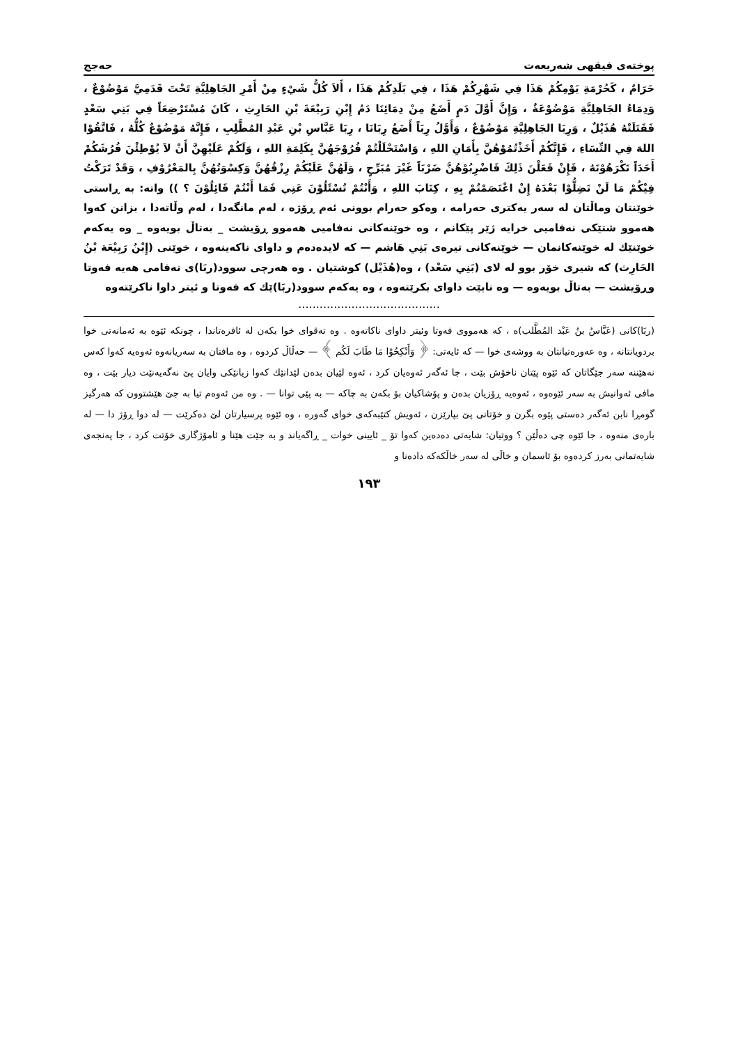پوختەی فیقهی شەریعەت حەجج
حَرَامٌ ، كَحُرْمَةِ يَوْمِكُمْ هَذَا فِي شَهْرِكُمْ هَذَا ، فِي بَلَدِكُمْ هَذَا ، أَلاَ كُلُّ شَيْءٍ مِنْ أَمْرِ الجَاهِلِيَّةِ تَحْتَ قَدَمِيَّ مَوْضُوْعٌ ، وَدِمَاءُ الجَاهِلِيَّةِ مَوْضُوْعَةٌ ، وَإِنَّ أَوَّلَ دَمٍ أَضَعُ مِنْ دِمَائِنَا دَمُ إِبْنِ رَبِيْعَةَ بْنِ الحَارِثِ ، كَانَ مُسْتَرْضِعَاً فِي بَنِي سَعْدٍ فَقَتَلَتْهُ هُذَيْلٌ ، وَرِبَا الجَاهِلِيَّةِ مَوْضُوْعٌ ، وَأَوَّلُ رِبَاً أَضَعُ رِبَانَا ، رِبَا عَبَّاسِ بْنِ عَبْدِ المُطَّلِبِ ، فَإِنَّهُ مَوْضُوْعٌ كُلُّهُ ، فَاتَّقُوْا اللهَ فِي النِّسَاءِ ، فَإِنَّكُمْ أَخَذْتُمُوْهُنَّ بِأَمَانِ اللهِ ، وَاسْتَحْلَلْتُمْ فُرُوْجَهُنَّ بِكَلِمَةِ اللهِ ، وَلَكُمْ عَلَيْهِنَّ أَنْ لاَ يُوْطِئْنَ فُرُشَكُمْ أَحَدَاً تَكْرَهُوْنَهُ ، فَإِنْ فَعَلْنَ ذَلِكَ فَاضْرِبُوْهُنَّ ضَرْبَاً غَيْرَ مُبَرِّحٍ ، وَلَهُنَّ عَلَيْكُمْ رِزْقُهُنَّ وَكِسْوَتُهُنَّ بِالمَعْرُوْفِ ، وَقَدْ تَرَكْتُ فِيْكُمْ مَا لَنْ تَضِلُّوْا بَعْدَهُ إِنْ اعْتَصَمْتُمْ بِهِ ، كِتَابَ اللهِ ، وَأَنْتُمْ تُسْئَلُوْنَ عَنِي فَمَا أَنْتُمْ قَائِلُوْنَ ؟ )) واتە: بە ڕاستی خوێنتان وماڵتان لە سەر یەكتری حەرامە ، وەكو حەرام بوونی ئەم ڕۆژە ، لەم مانگەدا ، لەم وڵاتەدا ، بزانن كەوا هەموو شتێكی نەفامیی خرایە ژێر پێكانم ، وە خوێنەكانی نەفامیی هەموو ڕۆیشت _ بەتاڵ بویەوە _ وە یەكەم خوێنێك لە خوێنەكانمان — خوێنەكانی تیرەی بَنِي هَاشم — كە لایدەدەم و داوای ناكەینەوە ، خوێنی (إِبْنُ رَبِيْعَة بْنُ الحَارِث) كە شیری خۆر بوو لە لای (بَنِي سَعْد) ، وە(هُذَيْل) كوشتیان . وە هەرچی سوود(ربَا)ی نەفامی هەیە فەوتا وڕۆیشت — بەتاڵ بویەوە — وە نابێت داوای بكرێتەوە ، وە یەكەم سوود(ربَا)ێك كە فەوتا و ئیتر داوا ناكرێتەوە
........................................
(ربَا)كانی (عَبَّاسُ بنُ عَبْد المُطَّلب)ە ، كە هەمووی فەوتا وئیتر داوای ناكاتەوە . وە تەقوای خوا بكەن لە ئافرەتاندا ، چونكە ئێوە بە ئەمانەتی خوا بردویانتانە ، وە عەورەتیانتان بە ووشەی خوا — كە ئایەتی: ﴿ وَأَنْكِحُوْا مَا طَابَ لَكُم ﴾ — حەڵاڵ كردوە ، وە مافتان بە سەریانەوە ئەوەیە كەوا كەس نەهێننە سەر جێگاتان كە ئێوە پێتان ناخۆش بێت ، جا ئەگەر ئەوەیان كرد ، ئەوە لێیان بدەن لێدانێك كەوا زیانێكی وایان پێ نەگەیەنێت دیار بێت ، وە مافی ئەوانیش بە سەر ئێوەوە ، ئەوەیە ڕۆزیان بدەن و پۆشاكیان بۆ بكەن بە چاكە — بە پێی توانا — . وە من ئەوەم تیا بە جێ هێشتوون كە هەرگیز گومڕا نابن ئەگەر دەستی پێوە بگرن و خۆتانی پێ بپارێزن ، ئەویش كتێبەكەی خوای گەورە ، وە ئێوە پرسیارتان لێ دەكرێت — لە دوا ڕۆژ دا — لە بارەی منەوە ، جا ئێوە چی دەڵێن ؟ ووتیان: شایەتی دەدەین كەوا تۆ _ ئایینی خوات _ ڕاگەیاند و بە جێت هێنا و ئامۆژگاری خۆتت كرد ، جا پەنجەی شایەتمانی بەرز كردەوە بۆ ئاسمان و خاڵی لە سەر خاڵكەكە دادەنا و
١٩٣